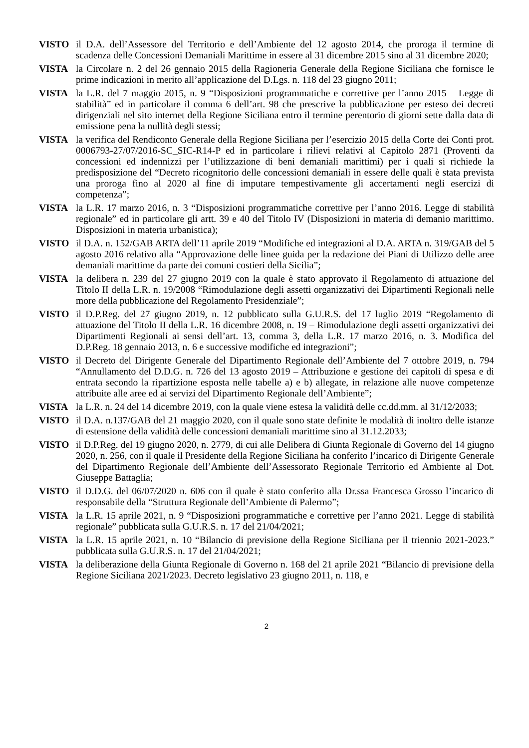VISTO il D.A. dell’Assessore del Territorio e dell’Ambiente del 12 agosto 2014, che proroga il termine di scadenza delle Concessioni Demaniali Marittime in essere al 31 dicembre 2015 sino al 31 dicembre 2020;
VISTA la Circolare n. 2 del 26 gennaio 2015 della Ragioneria Generale della Regione Siciliana che fornisce le prime indicazioni in merito all’applicazione del D.Lgs. n. 118 del 23 giugno 2011;
VISTA la L.R. del 7 maggio 2015, n. 9 “Disposizioni programmatiche e correttive per l’anno 2015 – Legge di stabilità” ed in particolare il comma 6 dell’art. 98 che prescrive la pubblicazione per esteso dei decreti dirigenziali nel sito internet della Regione Siciliana entro il termine perentorio di giorni sette dalla data di emissione pena la nullità degli stessi;
VISTA la verifica del Rendiconto Generale della Regione Siciliana per l’esercizio 2015 della Corte dei Conti prot. 0006793-27/07/2016-SC_SIC-R14-P ed in particolare i rilievi relativi al Capitolo 2871 (Proventi da concessioni ed indennizzi per l’utilizzazione di beni demaniali marittimi) per i quali si richiede la predisposizione del “Decreto ricognitorio delle concessioni demaniali in essere delle quali è stata prevista una proroga fino al 2020 al fine di imputare tempestivamente gli accertamenti negli esercizi di competenza”;
VISTA la L.R. 17 marzo 2016, n. 3 “Disposizioni programmatiche correttive per l’anno 2016. Legge di stabilità regionale” ed in particolare gli artt. 39 e 40 del Titolo IV (Disposizioni in materia di demanio marittimo. Disposizioni in materia urbanistica);
VISTO il D.A. n. 152/GAB ARTA dell’11 aprile 2019 “Modifiche ed integrazioni al D.A. ARTA n. 319/GAB del 5 agosto 2016 relativo alla “Approvazione delle linee guida per la redazione dei Piani di Utilizzo delle aree demaniali marittime da parte dei comuni costieri della Sicilia”;
VISTA la delibera n. 239 del 27 giugno 2019 con la quale è stato approvato il Regolamento di attuazione del Titolo II della L.R. n. 19/2008 “Rimodulazione degli assetti organizzativi dei Dipartimenti Regionali nelle more della pubblicazione del Regolamento Presidenziale”;
VISTO il D.P.Reg. del 27 giugno 2019, n. 12 pubblicato sulla G.U.R.S. del 17 luglio 2019 “Regolamento di attuazione del Titolo II della L.R. 16 dicembre 2008, n. 19 – Rimodulazione degli assetti organizzativi dei Dipartimenti Regionali ai sensi dell’art. 13, comma 3, della L.R. 17 marzo 2016, n. 3. Modifica del D.P.Reg. 18 gennaio 2013, n. 6 e successive modifiche ed integrazioni”;
VISTO il Decreto del Dirigente Generale del Dipartimento Regionale dell’Ambiente del 7 ottobre 2019, n. 794 “Annullamento del D.D.G. n. 726 del 13 agosto 2019 – Attribuzione e gestione dei capitoli di spesa e di entrata secondo la ripartizione esposta nelle tabelle a) e b) allegate, in relazione alle nuove competenze attribuite alle aree ed ai servizi del Dipartimento Regionale dell’Ambiente”;
VISTA la L.R. n. 24 del 14 dicembre 2019, con la quale viene estesa la validità delle cc.dd.mm. al 31/12/2033;
VISTO il D.A. n.137/GAB del 21 maggio 2020, con il quale sono state definite le modalità di inoltro delle istanze di estensione della validità delle concessioni demaniali marittime sino al 31.12.2033;
VISTO il D.P.Reg. del 19 giugno 2020, n. 2779, di cui alle Delibera di Giunta Regionale di Governo del 14 giugno 2020, n. 256, con il quale il Presidente della Regione Siciliana ha conferito l’incarico di Dirigente Generale del Dipartimento Regionale dell’Ambiente dell’Assessorato Regionale Territorio ed Ambiente al Dot. Giuseppe Battaglia;
VISTO il D.D.G. del 06/07/2020 n. 606 con il quale è stato conferito alla Dr.ssa Francesca Grosso l’incarico di responsabile della “Struttura Regionale dell’Ambiente di Palermo”;
VISTA la L.R. 15 aprile 2021, n. 9 “Disposizioni programmatiche e correttive per l’anno 2021. Legge di stabilità regionale” pubblicata sulla G.U.R.S. n. 17 del 21/04/2021;
VISTA la L.R. 15 aprile 2021, n. 10 “Bilancio di previsione della Regione Siciliana per il triennio 2021-2023.” pubblicata sulla G.U.R.S. n. 17 del 21/04/2021;
VISTA la deliberazione della Giunta Regionale di Governo n. 168 del 21 aprile 2021 “Bilancio di previsione della Regione Siciliana 2021/2023. Decreto legislativo 23 giugno 2011, n. 118, e
2